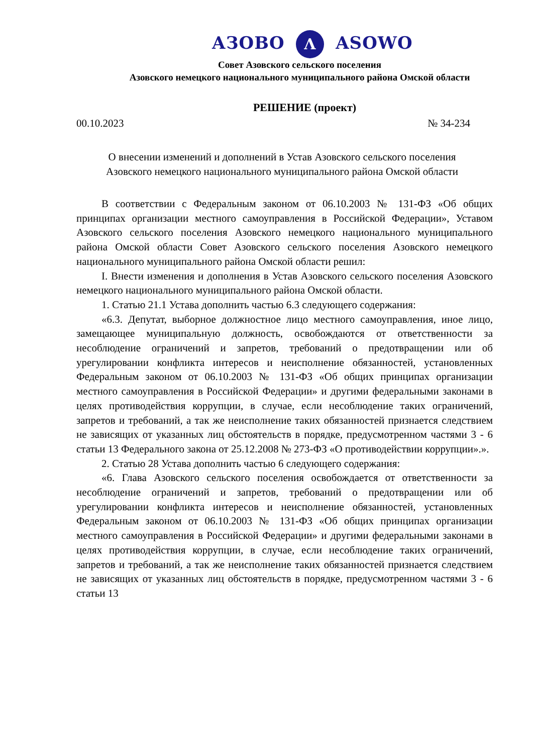АЗОВО Λ ASOWO
Совет Азовского сельского поселения
Азовского немецкого национального муниципального района Омской области
РЕШЕНИЕ (проект)
00.10.2023 № 34-234
О внесении изменений и дополнений в Устав Азовского сельского поселения Азовского немецкого национального муниципального района Омской области
В соответствии с Федеральным законом от 06.10.2003 № 131-ФЗ «Об общих принципах организации местного самоуправления в Российской Федерации», Уставом Азовского сельского поселения Азовского немецкого национального муниципального района Омской области Совет Азовского сельского поселения Азовского немецкого национального муниципального района Омской области решил:
I. Внести изменения и дополнения в Устав Азовского сельского поселения Азовского немецкого национального муниципального района Омской области.
1. Статью 21.1 Устава дополнить частью 6.3 следующего содержания:
«6.3. Депутат, выборное должностное лицо местного самоуправления, иное лицо, замещающее муниципальную должность, освобождаются от ответственности за несоблюдение ограничений и запретов, требований о предотвращении или об урегулировании конфликта интересов и неисполнение обязанностей, установленных Федеральным законом от 06.10.2003 № 131-ФЗ «Об общих принципах организации местного самоуправления в Российской Федерации» и другими федеральными законами в целях противодействия коррупции, в случае, если несоблюдение таких ограничений, запретов и требований, а так же неисполнение таких обязанностей признается следствием не зависящих от указанных лиц обстоятельств в порядке, предусмотренном частями 3 - 6 статьи 13 Федерального закона от 25.12.2008 № 273-ФЗ «О противодействии коррупции».».
2. Статью 28 Устава дополнить частью 6 следующего содержания:
«6. Глава Азовского сельского поселения освобождается от ответственности за несоблюдение ограничений и запретов, требований о предотвращении или об урегулировании конфликта интересов и неисполнение обязанностей, установленных Федеральным законом от 06.10.2003 № 131-ФЗ «Об общих принципах организации местного самоуправления в Российской Федерации» и другими федеральными законами в целях противодействия коррупции, в случае, если несоблюдение таких ограничений, запретов и требований, а так же неисполнение таких обязанностей признается следствием не зависящих от указанных лиц обстоятельств в порядке, предусмотренном частями 3 - 6 статьи 13